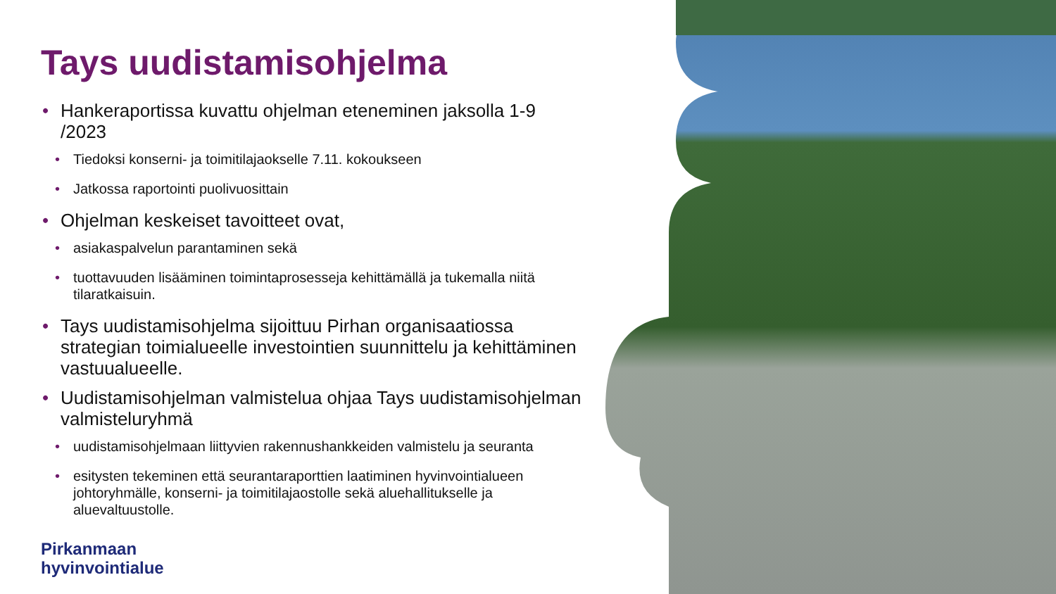Tays uudistamisohjelma
• Hankeraportissa kuvattu ohjelman eteneminen jaksolla 1-9 /2023
• Tiedoksi konserni- ja toimitilajaokselle 7.11. kokoukseen
• Jatkossa raportointi puolivuosittain
• Ohjelman keskeiset tavoitteet ovat,
• asiakaspalvelun parantaminen sekä
• tuottavuuden lisääminen toimintaprosesseja kehittämällä ja tukemalla niitä tilaratkaisuin.
• Tays uudistamisohjelma sijoittuu Pirhan organisaatiossa strategian toimialueelle investointien suunnittelu ja kehittäminen vastuualueelle.
• Uudistamisohjelman valmistelua ohjaa Tays uudistamisohjelman valmisteluryhmä
• uudistamisohjelmaan liittyvien rakennushankkeiden valmistelu ja seuranta
• esitysten tekeminen että seurantaraporttien laatiminen hyvinvointialueen johtoryhmälle, konserni- ja toimitilajaostolle sekä aluehallitukselle ja aluevaltuustolle.
Pirkanmaan
hyvinvointialue